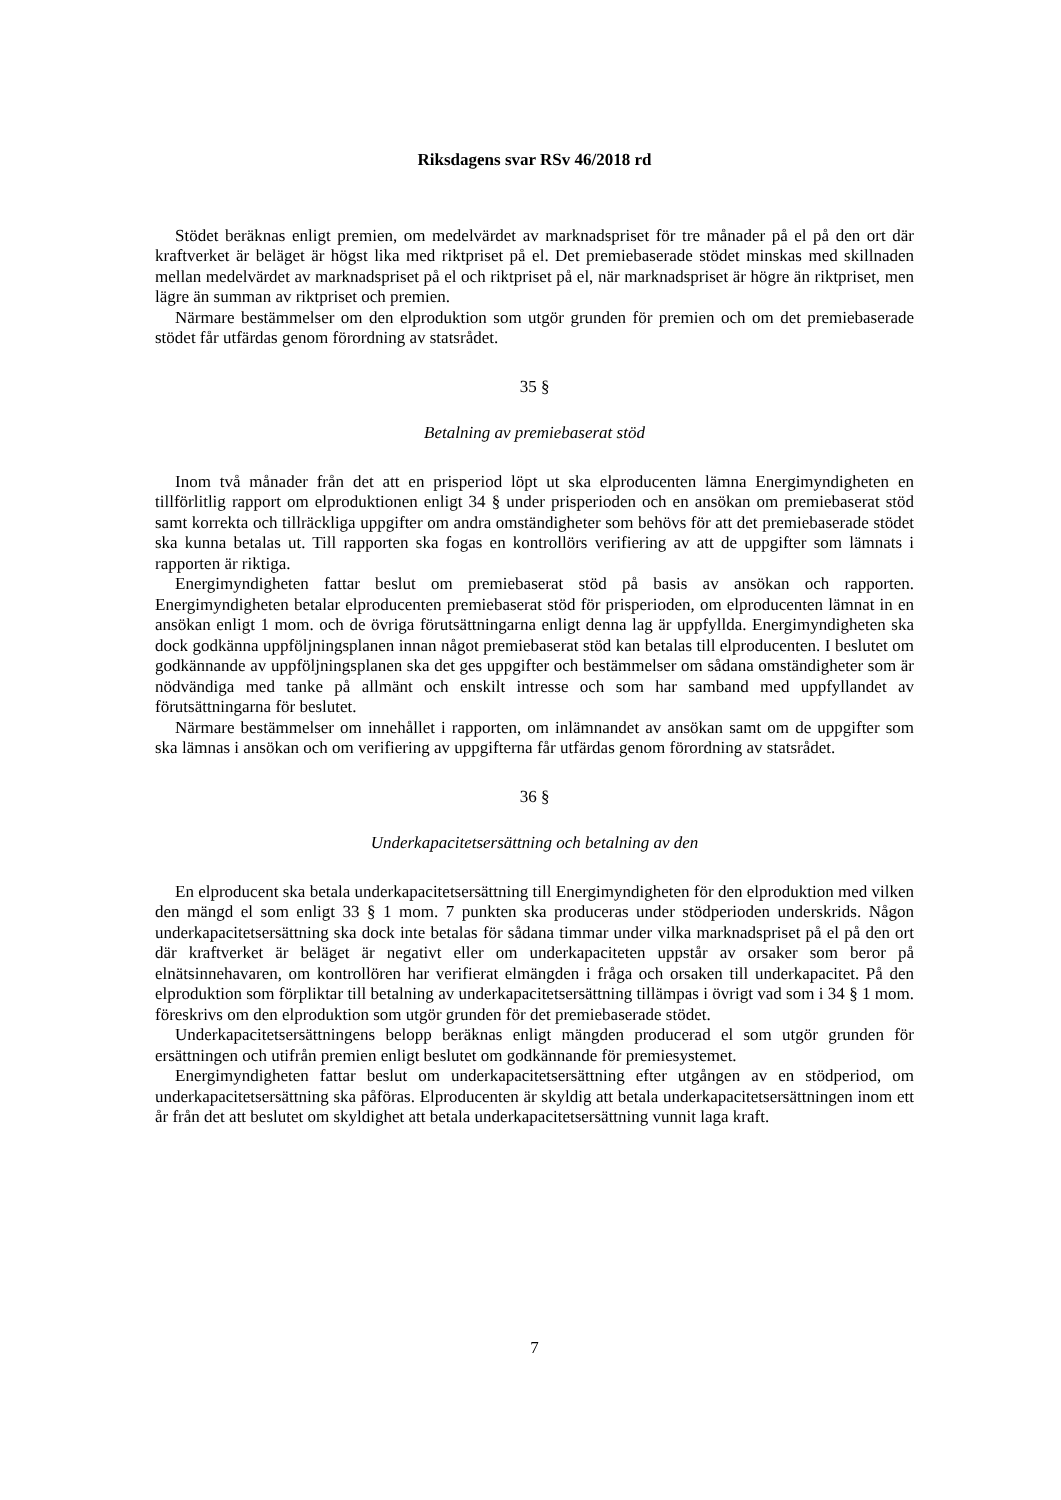Riksdagens svar RSv 46/2018 rd
Stödet beräknas enligt premien, om medelvärdet av marknadspriset för tre månader på el på den ort där kraftverket är beläget är högst lika med riktpriset på el. Det premiebaserade stödet minskas med skillnaden mellan medelvärdet av marknadspriset på el och riktpriset på el, när marknadspriset är högre än riktpriset, men lägre än summan av riktpriset och premien.
Närmare bestämmelser om den elproduktion som utgör grunden för premien och om det premiebaserade stödet får utfärdas genom förordning av statsrådet.
35 §
Betalning av premiebaserat stöd
Inom två månader från det att en prisperiod löpt ut ska elproducenten lämna Energimyndigheten en tillförlitlig rapport om elproduktionen enligt 34 § under prisperioden och en ansökan om premiebaserat stöd samt korrekta och tillräckliga uppgifter om andra omständigheter som behövs för att det premiebaserade stödet ska kunna betalas ut. Till rapporten ska fogas en kontrollörs verifiering av att de uppgifter som lämnats i rapporten är riktiga.
Energimyndigheten fattar beslut om premiebaserat stöd på basis av ansökan och rapporten. Energimyndigheten betalar elproducenten premiebaserat stöd för prisperioden, om elproducenten lämnat in en ansökan enligt 1 mom. och de övriga förutsättningarna enligt denna lag är uppfyllda. Energimyndigheten ska dock godkänna uppföljningsplanen innan något premiebaserat stöd kan betalas till elproducenten. I beslutet om godkännande av uppföljningsplanen ska det ges uppgifter och bestämmelser om sådana omständigheter som är nödvändiga med tanke på allmänt och enskilt intresse och som har samband med uppfyllandet av förutsättningarna för beslutet.
Närmare bestämmelser om innehållet i rapporten, om inlämnandet av ansökan samt om de uppgifter som ska lämnas i ansökan och om verifiering av uppgifterna får utfärdas genom förordning av statsrådet.
36 §
Underkapacitetsersättning och betalning av den
En elproducent ska betala underkapacitetsersättning till Energimyndigheten för den elproduktion med vilken den mängd el som enligt 33 § 1 mom. 7 punkten ska produceras under stödperioden underskrids. Någon underkapacitetsersättning ska dock inte betalas för sådana timmar under vilka marknadspriset på el på den ort där kraftverket är beläget är negativt eller om underkapaciteten uppstår av orsaker som beror på elnätsinnehavaren, om kontrollören har verifierat elmängden i fråga och orsaken till underkapacitet. På den elproduktion som förpliktar till betalning av underkapacitetsersättning tillämpas i övrigt vad som i 34 § 1 mom. föreskrivs om den elproduktion som utgör grunden för det premiebaserade stödet.
Underkapacitetsersättningens belopp beräknas enligt mängden producerad el som utgör grunden för ersättningen och utifrån premien enligt beslutet om godkännande för premiesystemet.
Energimyndigheten fattar beslut om underkapacitetsersättning efter utgången av en stödperiod, om underkapacitetsersättning ska påföras. Elproducenten är skyldig att betala underkapacitetsersättningen inom ett år från det att beslutet om skyldighet att betala underkapacitetsersättning vunnit laga kraft.
7